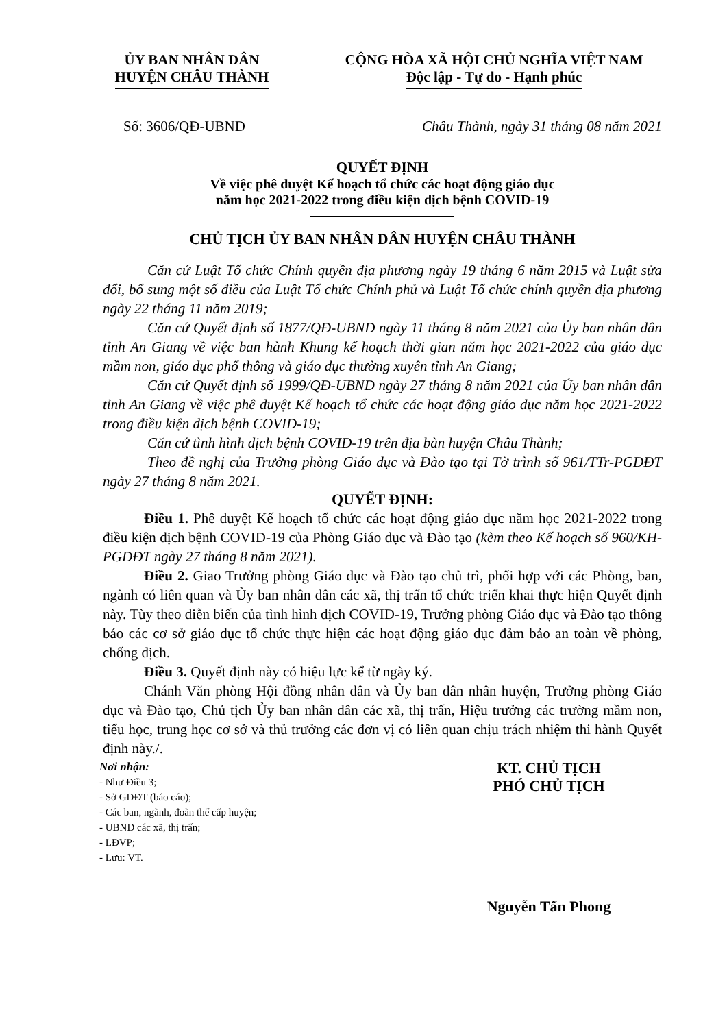ỦY BAN NHÂN DÂN
HUYỆN CHÂU THÀNH
CỘNG HÒA XÃ HỘI CHỦ NGHĨA VIỆT NAM
Độc lập - Tự do - Hạnh phúc
Số: 3606/QĐ-UBND Châu Thành, ngày 31 tháng 08 năm 2021
QUYẾT ĐỊNH
Về việc phê duyệt Kế hoạch tổ chức các hoạt động giáo dục
năm học 2021-2022 trong điều kiện dịch bệnh COVID-19
CHỦ TỊCH ỦY BAN NHÂN DÂN HUYỆN CHÂU THÀNH
Căn cứ Luật Tổ chức Chính quyền địa phương ngày 19 tháng 6 năm 2015 và Luật sửa đổi, bổ sung một số điều của Luật Tổ chức Chính phủ và Luật Tổ chức chính quyền địa phương ngày 22 tháng 11 năm 2019;
Căn cứ Quyết định số 1877/QĐ-UBND ngày 11 tháng 8 năm 2021 của Ủy ban nhân dân tỉnh An Giang về việc ban hành Khung kế hoạch thời gian năm học 2021-2022 của giáo dục mầm non, giáo dục phổ thông và giáo dục thường xuyên tỉnh An Giang;
Căn cứ Quyết định số 1999/QĐ-UBND ngày 27 tháng 8 năm 2021 của Ủy ban nhân dân tỉnh An Giang về việc phê duyệt Kế hoạch tổ chức các hoạt động giáo dục năm học 2021-2022 trong điều kiện dịch bệnh COVID-19;
Căn cứ tình hình dịch bệnh COVID-19 trên địa bàn huyện Châu Thành;
Theo đề nghị của Trưởng phòng Giáo dục và Đào tạo tại Tờ trình số 961/TTr-PGDĐT ngày 27 tháng 8 năm 2021.
QUYẾT ĐỊNH:
Điều 1. Phê duyệt Kế hoạch tổ chức các hoạt động giáo dục năm học 2021-2022 trong điều kiện dịch bệnh COVID-19 của Phòng Giáo dục và Đào tạo (kèm theo Kế hoạch số 960/KH-PGDĐT ngày 27 tháng 8 năm 2021).
Điều 2. Giao Trưởng phòng Giáo dục và Đào tạo chủ trì, phối hợp với các Phòng, ban, ngành có liên quan và Ủy ban nhân dân các xã, thị trấn tổ chức triển khai thực hiện Quyết định này. Tùy theo diễn biến của tình hình dịch COVID-19, Trưởng phòng Giáo dục và Đào tạo thông báo các cơ sở giáo dục tổ chức thực hiện các hoạt động giáo dục đảm bảo an toàn về phòng, chống dịch.
Điều 3. Quyết định này có hiệu lực kể từ ngày ký.
Chánh Văn phòng Hội đồng nhân dân và Ủy ban dân nhân huyện, Trưởng phòng Giáo dục và Đào tạo, Chủ tịch Ủy ban nhân dân các xã, thị trấn, Hiệu trưởng các trường mầm non, tiểu học, trung học cơ sở và thủ trưởng các đơn vị có liên quan chịu trách nhiệm thi hành Quyết định này./.
Nơi nhận:
- Như Điều 3;
- Sở GDĐT (báo cáo);
- Các ban, ngành, đoàn thể cấp huyện;
- UBND các xã, thị trấn;
- LĐVP;
- Lưu: VT.
KT. CHỦ TỊCH
PHÓ CHỦ TỊCH
Nguyễn Tấn Phong